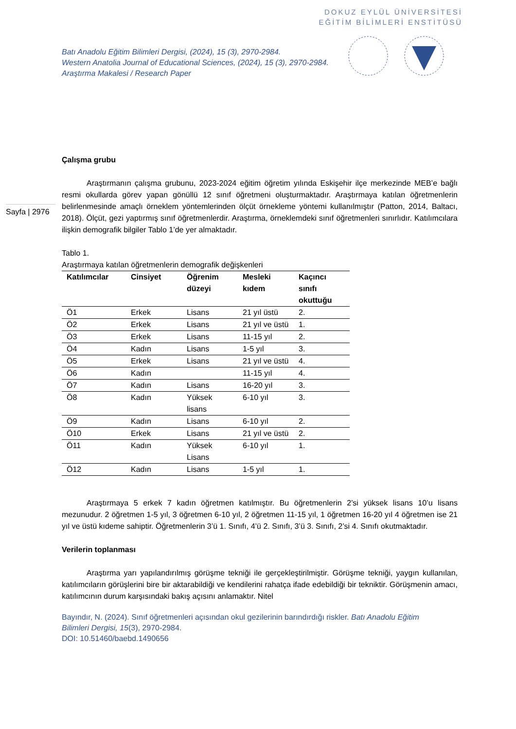DOKUZ EYLÜL ÜNİVERSİTESİ
EĞİTİM BİLİMLERİ ENSTİTÜSÜ
Batı Anadolu Eğitim Bilimleri Dergisi, (2024), 15 (3), 2970-2984.
Western Anatolia Journal of Educational Sciences, (2024), 15 (3), 2970-2984.
Araştırma Makalesi / Research Paper
Sayfa | 2976
Çalışma grubu
Araştırmanın çalışma grubunu, 2023-2024 eğitim öğretim yılında Eskişehir ilçe merkezinde MEB’e bağlı resmi okullarda görev yapan gönüllü 12 sınıf öğretmeni oluşturmaktadır. Araştırmaya katılan öğretmenlerin belirlenmesinde amaçlı örneklem yöntemlerinden ölçüt örnekleme yöntemi kullanılmıştır (Patton, 2014, Baltacı, 2018). Ölçüt, gezi yaptırmış sınıf öğretmenlerdir. Araştırma, örneklemdeki sınıf öğretmenleri sınırlıdır. Katılımcılara ilişkin demografik bilgiler Tablo 1’de yer almaktadır.
Tablo 1.
Araştırmaya katılan öğretmenlerin demografik değişkenleri
| Katılımcılar | Cinsiyet | Öğrenim düzeyi | Mesleki kıdem | Kaçıncı sınıfı okuttuğu |
| --- | --- | --- | --- | --- |
| Ö1 | Erkek | Lisans | 21 yıl üstü | 2. |
| Ö2 | Erkek | Lisans | 21 yıl ve üstü | 1. |
| Ö3 | Erkek | Lisans | 11-15 yıl | 2. |
| Ö4 | Kadın | Lisans | 1-5 yıl | 3. |
| Ö5 | Erkek | Lisans | 21 yıl ve üstü | 4. |
| Ö6 | Kadın | | 11-15 yıl | 4. |
| Ö7 | Kadın | Lisans | 16-20 yıl | 3. |
| Ö8 | Kadın | Yüksek lisans | 6-10 yıl | 3. |
| Ö9 | Kadın | Lisans | 6-10 yıl | 2. |
| Ö10 | Erkek | Lisans | 21 yıl ve üstü | 2. |
| Ö11 | Kadın | Yüksek Lisans | 6-10 yıl | 1. |
| Ö12 | Kadın | Lisans | 1-5 yıl | 1. |
Araştırmaya 5 erkek 7 kadın öğretmen katılmıştır. Bu öğretmenlerin 2’si yüksek lisans 10’u lisans mezunudur. 2 öğretmen 1-5 yıl, 3 öğretmen 6-10 yıl, 2 öğretmen 11-15 yıl, 1 öğretmen 16-20 yıl 4 öğretmen ise 21 yıl ve üstü kıdeme sahiptir. Öğretmenlerin 3’ü 1. Sınıfı, 4’ü 2. Sınıfı, 3’ü 3. Sınıfı, 2’si 4. Sınıfı okutmaktadır.
Verilerin toplanması
Araştırma yarı yapılandırılmış görüşme tekniği ile gerçekleştirilmiştir. Görüşme tekniği, yaygın kullanılan, katılımcıların görüşlerini bire bir aktarabildiği ve kendilerini rahatça ifade edebildiği bir tekniktir. Görüşmenin amacı, katılımcının durum karşısındaki bakış açısını anlamaktır. Nitel
Bayındır, N. (2024). Sınıf öğretmenleri açısından okul gezilerinin barındırdığı riskler. Batı Anadolu Eğitim Bilimleri Dergisi, 15(3), 2970-2984.
DOI: 10.51460/baebd.1490656